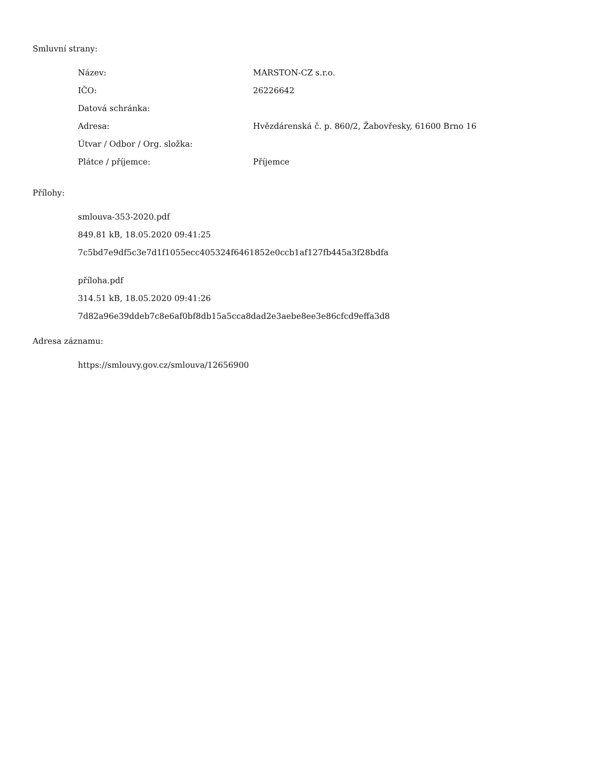Smluvní strany:
| Název: | MARSTON-CZ s.r.o. |
| IČO: | 26226642 |
| Datová schránka: | |
| Adresa: | Hvězdárenská č. p. 860/2, Žabovřesky, 61600 Brno 16 |
| Útvar / Odbor / Org. složka: | |
| Plátce / příjemce: | Příjemce |
Přílohy:
smlouva-353-2020.pdf
849.81 kB, 18.05.2020 09:41:25
7c5bd7e9df5c3e7d1f1055ecc405324f6461852e0ccb1af127fb445a3f28bdfa
příloha.pdf
314.51 kB, 18.05.2020 09:41:26
7d82a96e39ddeb7c8e6af0bf8db15a5cca8dad2e3aebe8ee3e86cfcd9effa3d8
Adresa záznamu:
https://smlouvy.gov.cz/smlouva/12656900